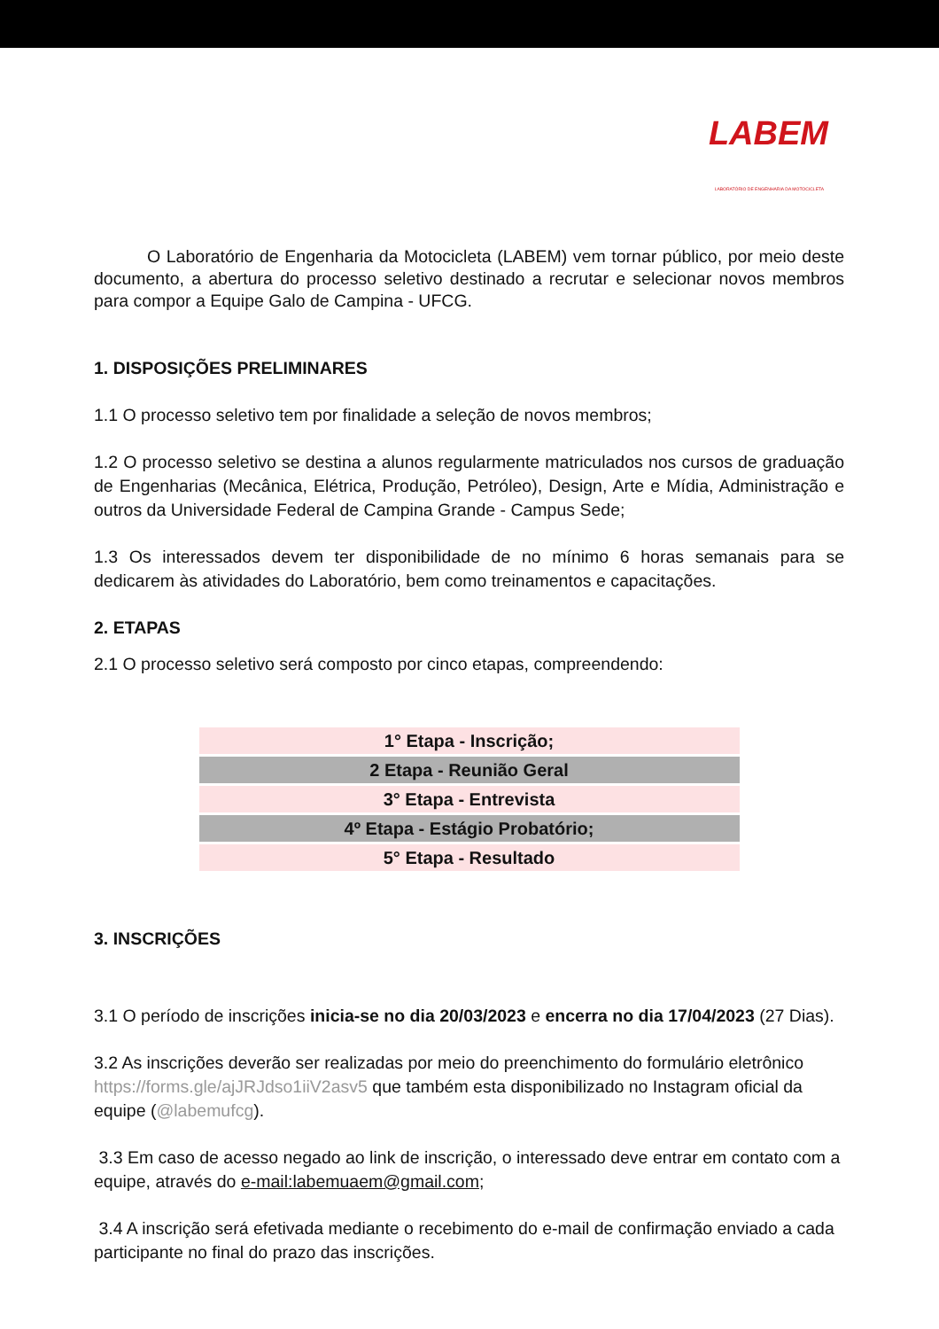LABEM
LABORATÓRIO DE ENGENHARIA DA MOTOCICLETA
O Laboratório de Engenharia da Motocicleta (LABEM) vem tornar público, por meio deste documento, a abertura do processo seletivo destinado a recrutar e selecionar novos membros para compor a Equipe Galo de Campina - UFCG.
1. DISPOSIÇÕES PRELIMINARES
1.1 O processo seletivo tem por finalidade a seleção de novos membros;
1.2 O processo seletivo se destina a alunos regularmente matriculados nos cursos de graduação de Engenharias (Mecânica, Elétrica, Produção, Petróleo), Design, Arte e Mídia, Administração e outros da Universidade Federal de Campina Grande - Campus Sede;
1.3 Os interessados devem ter disponibilidade de no mínimo 6 horas semanais para se dedicarem às atividades do Laboratório, bem como treinamentos e capacitações.
2. ETAPAS
2.1 O processo seletivo será composto por cinco etapas, compreendendo:
| 1° Etapa - Inscrição; |
| 2 Etapa - Reunião Geral |
| 3° Etapa - Entrevista |
| 4º Etapa - Estágio Probatório; |
| 5° Etapa - Resultado |
3. INSCRIÇÕES
3.1 O período de inscrições inicia-se no dia 20/03/2023 e encerra no dia 17/04/2023 (27 Dias).
3.2 As inscrições deverão ser realizadas por meio do preenchimento do formulário eletrônico https://forms.gle/ajJRJdso1iiV2asv5 que também esta disponibilizado no Instagram oficial da equipe (@labemufcg).
3.3 Em caso de acesso negado ao link de inscrição, o interessado deve entrar em contato com a equipe, através do e-mail:labemuaem@gmail.com;
3.4 A inscrição será efetivada mediante o recebimento do e-mail de confirmação enviado a cada participante no final do prazo das inscrições.